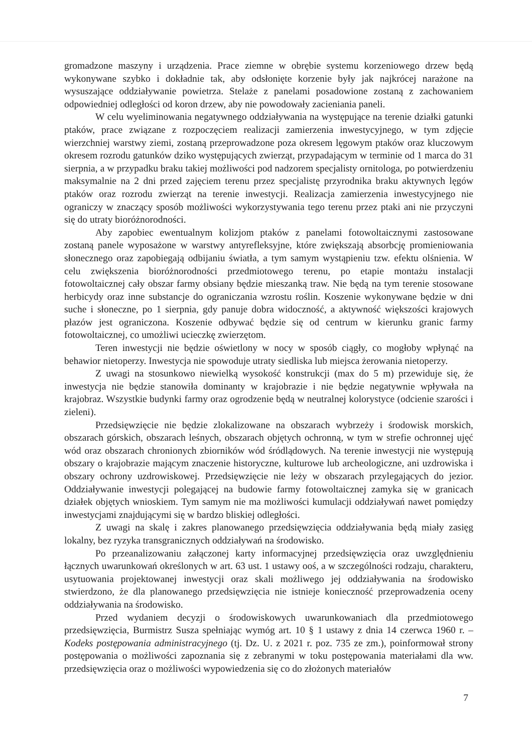gromadzone maszyny i urządzenia. Prace ziemne w obrębie systemu korzeniowego drzew będą wykonywane szybko i dokładnie tak, aby odsłonięte korzenie były jak najkrócej narażone na wysuszające oddziaływanie powietrza. Stelaże z panelami posadowione zostaną z zachowaniem odpowiedniej odległości od koron drzew, aby nie powodowały zacieniania paneli.
W celu wyeliminowania negatywnego oddziaływania na występujące na terenie działki gatunki ptaków, prace związane z rozpoczęciem realizacji zamierzenia inwestycyjnego, w tym zdjęcie wierzchniej warstwy ziemi, zostaną przeprowadzone poza okresem lęgowym ptaków oraz kluczowym okresem rozrodu gatunków dziko występujących zwierząt, przypadającym w terminie od 1 marca do 31 sierpnia, a w przypadku braku takiej możliwości pod nadzorem specjalisty ornitologa, po potwierdzeniu maksymalnie na 2 dni przed zajęciem terenu przez specjalistę przyrodnika braku aktywnych lęgów ptaków oraz rozrodu zwierząt na terenie inwestycji. Realizacja zamierzenia inwestycyjnego nie ograniczy w znaczący sposób możliwości wykorzystywania tego terenu przez ptaki ani nie przyczyni się do utraty bioróżnorodności.
Aby zapobiec ewentualnym kolizjom ptaków z panelami fotowoltaicznymi zastosowane zostaną panele wyposażone w warstwy antyrefleksyjne, które zwiększają absorbcję promieniowania słonecznego oraz zapobiegają odbijaniu światła, a tym samym wystąpieniu tzw. efektu olśnienia. W celu zwiększenia bioróżnorodności przedmiotowego terenu, po etapie montażu instalacji fotowoltaicznej cały obszar farmy obsiany będzie mieszanką traw. Nie będą na tym terenie stosowane herbicydy oraz inne substancje do ograniczania wzrostu roślin. Koszenie wykonywane będzie w dni suche i słoneczne, po 1 sierpnia, gdy panuje dobra widoczność, a aktywność większości krajowych płazów jest ograniczona. Koszenie odbywać będzie się od centrum w kierunku granic farmy fotowoltaicznej, co umożliwi ucieczkę zwierzętom.
Teren inwestycji nie będzie oświetlony w nocy w sposób ciągły, co mogłoby wpłynąć na behawior nietoperzy. Inwestycja nie spowoduje utraty siedliska lub miejsca żerowania nietoperzy.
Z uwagi na stosunkowo niewielką wysokość konstrukcji (max do 5 m) przewiduje się, że inwestycja nie będzie stanowiła dominanty w krajobrazie i nie będzie negatywnie wpływała na krajobraz. Wszystkie budynki farmy oraz ogrodzenie będą w neutralnej kolorystyce (odcienie szarości i zieleni).
Przedsięwzięcie nie będzie zlokalizowane na obszarach wybrzeży i środowisk morskich, obszarach górskich, obszarach leśnych, obszarach objętych ochronną, w tym w strefie ochronnej ujęć wód oraz obszarach chronionych zbiorników wód śródlądowych. Na terenie inwestycji nie występują obszary o krajobrazie mającym znaczenie historyczne, kulturowe lub archeologiczne, ani uzdrowiska i obszary ochrony uzdrowiskowej. Przedsięwzięcie nie leży w obszarach przylegających do jezior. Oddziaływanie inwestycji polegającej na budowie farmy fotowoltaicznej zamyka się w granicach działek objętych wnioskiem. Tym samym nie ma możliwości kumulacji oddziaływań nawet pomiędzy inwestycjami znajdującymi się w bardzo bliskiej odległości.
Z uwagi na skalę i zakres planowanego przedsięwzięcia oddziaływania będą miały zasięg lokalny, bez ryzyka transgranicznych oddziaływań na środowisko.
Po przeanalizowaniu załączonej karty informacyjnej przedsięwzięcia oraz uwzględnieniu łącznych uwarunkowań określonych w art. 63 ust. 1 ustawy ooś, a w szczególności rodzaju, charakteru, usytuowania projektowanej inwestycji oraz skali możliwego jej oddziaływania na środowisko stwierdzono, że dla planowanego przedsięwzięcia nie istnieje konieczność przeprowadzenia oceny oddziaływania na środowisko.
Przed wydaniem decyzji o środowiskowych uwarunkowaniach dla przedmiotowego przedsięwzięcia, Burmistrz Susza spełniając wymóg art. 10 § 1 ustawy z dnia 14 czerwca 1960 r. – Kodeks postępowania administracyjnego (tj. Dz. U. z 2021 r. poz. 735 ze zm.), poinformował strony postępowania o możliwości zapoznania się z zebranymi w toku postępowania materiałami dla ww. przedsięwzięcia oraz o możliwości wypowiedzenia się co do złożonych materiałów
7